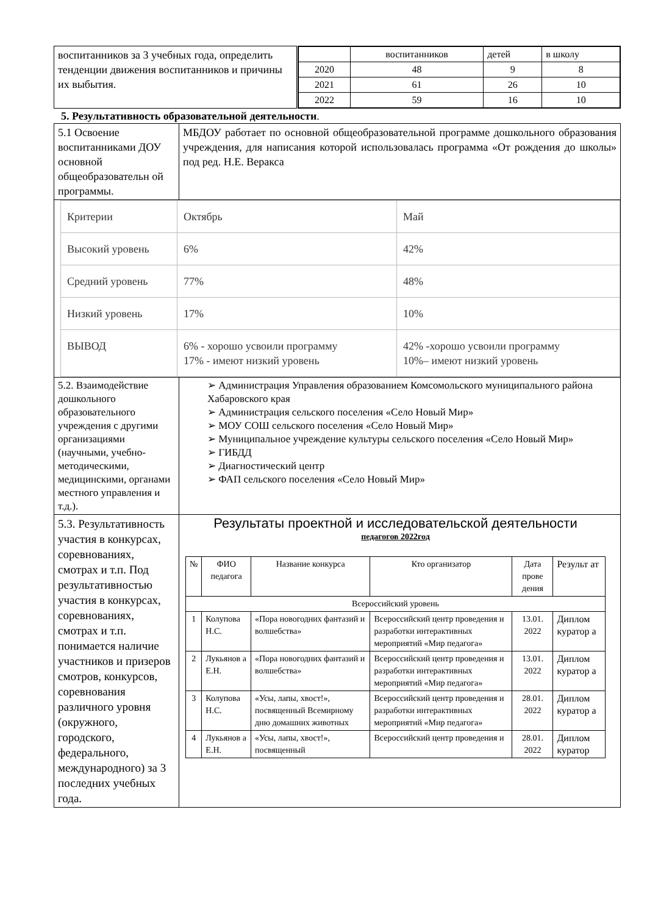| воспитанников за 3 учебных года, определить тенденции движения воспитанников и причины их выбытия. | / / воспитанников / детей / в школу / / 2020 / 48 / 9 / 8 / / 2021 / 61 / 26 / 10 / / 2022 / 59 / 16 / 10 / |
5. Результативность образовательной деятельности.
| 5.1 Освоение воспитанниками ДОУ основной общеобразовательн ой программы. | МБДОУ работает по основной общеобразовательной программе дошкольного образования учреждения, для написания которой использовалась программа «От рождения до школы» под ред. Н.Е. Веракса |
| / Критерии / Октябрь / Май / / Высокий уровень / 6% / 42% / / Средний уровень / 77% / 48% / / Низкий уровень / 17% / 10% / / ВЫВОД / 6% - хорошо усвоили программу 17% - имеют низкий уровень / 42% -хорошо усвоили программу 10%– имеют низкий уровень / | |
| 5.2. Взаимодействие дошкольного образовательного учреждения с другими организациями (научными, учебно-методическими, медицинскими, органами местного управления и т.д.). | ➢ Администрация Управления образованием Комсомольского муниципального района Хабаровского края ➢ Администрация сельского поселения «Село Новый Мир» ➢ МОУ СОШ сельского поселения «Село Новый Мир» ➢ Муниципальное учреждение культуры сельского поселения «Село Новый Мир» ➢ ГИБДД ➢ Диагностический центр ➢ ФАП сельского поселения «Село Новый Мир» |
| 5.3. Результативность участия в конкурсах, соревнованиях, смотрах и т.п. Под результативностью участия в конкурсах, соревнованиях, смотрах и т.п. понимается наличие участников и призеров смотров, конкурсов, соревнования различного уровня (окружного, городского, федерального, международного) за 3 последних учебных года. | Результаты проектной и исследовательской деятельности педагогов 2022год / № / ФИО педагога / Название конкурса / Кто организатор / Дата прове дения / Результ ат / / Всероссийский уровень / / / / / / / 1 / Колупова Н.С. / «Пора новогодних фантазий и волшебства» / Всероссийский центр проведения и разработки интерактивных мероприятий «Мир педагога» / 13.01. 2022 / Диплом куратор а / / 2 / Лукьянов а Е.Н. / «Пора новогодних фантазий и волшебства» / Всероссийский центр проведения и разработки интерактивных мероприятий «Мир педагога» / 13.01. 2022 / Диплом куратор а / / 3 / Колупова Н.С. / «Усы, лапы, хвост!», посвященный Всемирному дню домашних животных / Всероссийский центр проведения и разработки интерактивных мероприятий «Мир педагога» / 28.01. 2022 / Диплом куратор а / / 4 / Лукьянов а Е.Н. / «Усы, лапы, хвост!», посвященный / Всероссийский центр проведения и / 28.01. 2022 / Диплом куратор / |